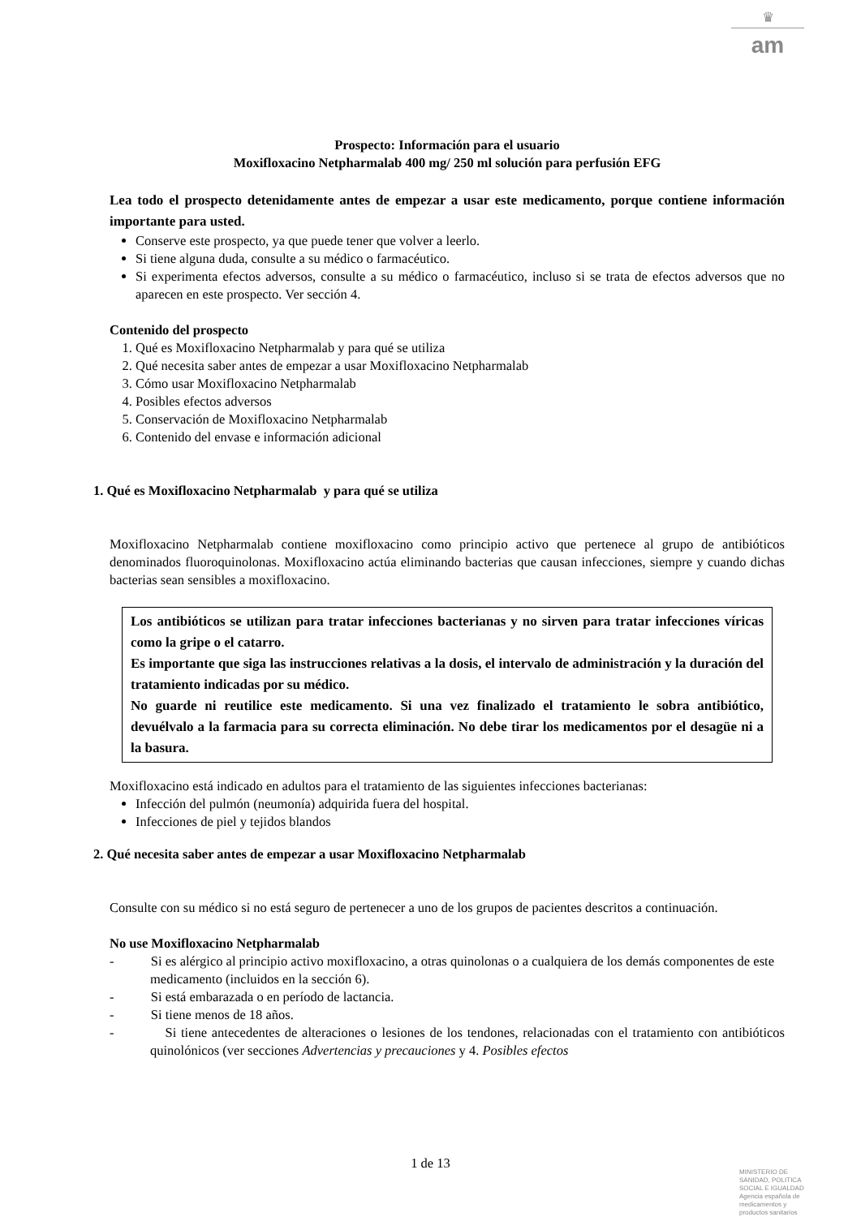♛
am
Prospecto: Información para el usuario
Moxifloxacino Netpharmalab 400 mg/ 250 ml solución para perfusión EFG
Lea todo el prospecto detenidamente antes de empezar a usar este medicamento, porque contiene información importante para usted.
Conserve este prospecto, ya que puede tener que volver a leerlo.
Si tiene alguna duda, consulte a su médico o farmacéutico.
Si experimenta efectos adversos, consulte a su médico o farmacéutico, incluso si se trata de efectos adversos que no aparecen en este prospecto. Ver sección 4.
Contenido del prospecto
1. Qué es Moxifloxacino Netpharmalab y para qué se utiliza
2. Qué necesita saber antes de empezar a usar Moxifloxacino Netpharmalab
3. Cómo usar Moxifloxacino Netpharmalab
4. Posibles efectos adversos
5. Conservación de Moxifloxacino Netpharmalab
6. Contenido del envase e información adicional
1. Qué es Moxifloxacino Netpharmalab y para qué se utiliza
Moxifloxacino Netpharmalab contiene moxifloxacino como principio activo que pertenece al grupo de antibióticos denominados fluoroquinolonas. Moxifloxacino actúa eliminando bacterias que causan infecciones, siempre y cuando dichas bacterias sean sensibles a moxifloxacino.
Los antibióticos se utilizan para tratar infecciones bacterianas y no sirven para tratar infecciones víricas como la gripe o el catarro.
Es importante que siga las instrucciones relativas a la dosis, el intervalo de administración y la duración del tratamiento indicadas por su médico.
No guarde ni reutilice este medicamento. Si una vez finalizado el tratamiento le sobra antibiótico, devuélvalo a la farmacia para su correcta eliminación. No debe tirar los medicamentos por el desagüe ni a la basura.
Moxifloxacino está indicado en adultos para el tratamiento de las siguientes infecciones bacterianas:
Infección del pulmón (neumonía) adquirida fuera del hospital.
Infecciones de piel y tejidos blandos
2. Qué necesita saber antes de empezar a usar Moxifloxacino Netpharmalab
Consulte con su médico si no está seguro de pertenecer a uno de los grupos de pacientes descritos a continuación.
No use Moxifloxacino Netpharmalab
- Si es alérgico al principio activo moxifloxacino, a otras quinolonas o a cualquiera de los demás componentes de este medicamento (incluidos en la sección 6).
- Si está embarazada o en período de lactancia.
- Si tiene menos de 18 años.
- Si tiene antecedentes de alteraciones o lesiones de los tendones, relacionadas con el tratamiento con antibióticos quinolónicos (ver secciones Advertencias y precauciones y 4. Posibles efectos
1 de 13
MINISTERIO DE
SANIDAD, POLITICA
SOCIAL E IGUALDAD
Agencia española de
medicamentos y
productos sanitarios